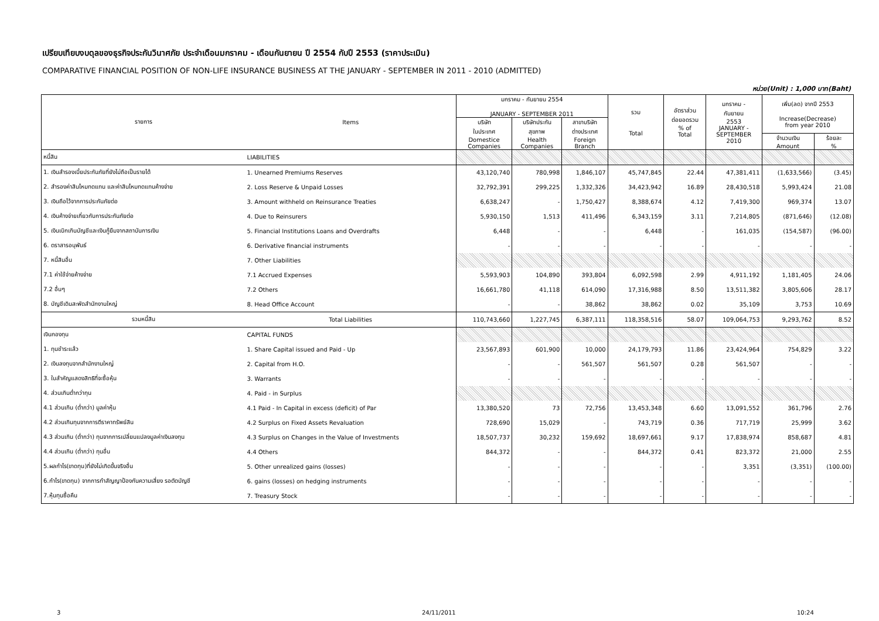เปรียบเทียบงบดุลของธุรกิจประกันวินาศภัย ประจำเดือนมกราคม - เดือนกันยายน ปี 2554 กับปี 2553 (ราคาประเมิน)
COMPARATIVE FINANCIAL POSITION OF NON-LIFE INSURANCE BUSINESS AT THE JANUARY - SEPTEMBER IN 2011 - 2010 (ADMITTED)
หน่วย(Unit) : 1,000 บาท(Baht)
| รายการ | Items | มกราคม - กันยายน 2554 JANUARY - SEPTEMBER 2011 | | | รวม Total | อัตราส่วน ต่อยอดรวม % of Total | มกราคม - กันยายน 2553 JANUARY - SEPTEMBER 2010 | เพิ่ม(ลด) จากปี 2553 Increase(Decrease) from year 2010 | |
| --- | --- | --- | --- | --- | --- | --- | --- | --- | --- |
| | | บริษัท ในประเทศ Domestice Companies | บริษัทประกัน สุขภาพ Health Companies | สาขาบริษัท ต่างประเทศ Foreign Branch | | | | | |
| | | | | | | | | จำนวนเงิน Amount | ร้อยละ % |
| หนี้สิน | LIABILITIES | | | | | | | | |
| 1. เงินสำรองเบี้ยประกันภัยที่ยังไม่ถือเป็นรายได้ | 1. Unearned Premiums Reserves | 43,120,740 | 780,998 | 1,846,107 | 45,747,845 | 22.44 | 47,381,411 | (1,633,566) | (3.45) |
| 2. สำรองค่าสินไหมทดแทน และค่าสินไหมทดแทนค้างจ่าย | 2. Loss Reserve & Unpaid Losses | 32,792,391 | 299,225 | 1,332,326 | 34,423,942 | 16.89 | 28,430,518 | 5,993,424 | 21.08 |
| 3. เงินถือไว้จากการประกันภัยต่อ | 3. Amount withheld on Reinsurance Treaties | 6,638,247 | - | 1,750,427 | 8,388,674 | 4.12 | 7,419,300 | 969,374 | 13.07 |
| 4. เงินค้างจ่ายเกี่ยวกับการประกันภัยต่อ | 4. Due to Reinsurers | 5,930,150 | 1,513 | 411,496 | 6,343,159 | 3.11 | 7,214,805 | (871,646) | (12.08) |
| 5. เงินเบิกเกินบัญชีและเงินกู้ยืมจากสถาบันการเงิน | 5. Financial Institutions Loans and Overdrafts | 6,448 | - | - | 6,448 | - | 161,035 | (154,587) | (96.00) |
| 6. ตราสารอนุพันธ์ | 6. Derivative financial instruments | - | - | - | - | - | - | - | - |
| 7. หนี้สินอื่น | 7. Other Liabilities | | | | | | | | |
| 7.1 ค่าใช้จ่ายค้างจ่าย | 7.1 Accrued Expenses | 5,593,903 | 104,890 | 393,804 | 6,092,598 | 2.99 | 4,911,192 | 1,181,405 | 24.06 |
| 7.2 อื่นๆ | 7.2 Others | 16,661,780 | 41,118 | 614,090 | 17,316,988 | 8.50 | 13,511,382 | 3,805,606 | 28.17 |
| 8. บัญชีเดินสะพัดสำนักงานใหญ่ | 8. Head Office Account | - | - | 38,862 | 38,862 | 0.02 | 35,109 | 3,753 | 10.69 |
| รวมหนี้สิน | Total Liabilities | 110,743,660 | 1,227,745 | 6,387,111 | 118,358,516 | 58.07 | 109,064,753 | 9,293,762 | 8.52 |
| เงินกองทุน | CAPITAL FUNDS | | | | | | | | |
| 1. ทุนชำระแล้ว | 1. Share Capital issued and Paid - Up | 23,567,893 | 601,900 | 10,000 | 24,179,793 | 11.86 | 23,424,964 | 754,829 | 3.22 |
| 2. เงินลงทุนจากสำนักงานใหญ่ | 2. Capital from H.O. | - | - | 561,507 | 561,507 | 0.28 | 561,507 | - | - |
| 3. ใบสำคัญแสดงสิทธิที่จะซื้อหุ้น | 3. Warrants | - | - | - | - | - | - | - | - |
| 4. ส่วนเกินต่ำกว่าทุน | 4. Paid - in Surplus | | | | | | | | |
| 4.1 ส่วนเกิน (ต่ำกว่า) มูลค่าหุ้น | 4.1 Paid - In Capital in excess (deficit) of Par | 13,380,520 | 73 | 72,756 | 13,453,348 | 6.60 | 13,091,552 | 361,796 | 2.76 |
| 4.2 ส่วนเกินทุนจากการตีราคาทรัพย์สิน | 4.2 Surplus on Fixed Assets Revaluation | 728,690 | 15,029 | - | 743,719 | 0.36 | 717,719 | 25,999 | 3.62 |
| 4.3 ส่วนเกิน (ต่ำกว่า) ทุนจากการเปลี่ยนแปลงมูลค่าเงินลงทุน | 4.3 Surplus on Changes in the Value of Investments | 18,507,737 | 30,232 | 159,692 | 18,697,661 | 9.17 | 17,838,974 | 858,687 | 4.81 |
| 4.4 ส่วนเกิน (ต่ำกว่า) ทุนอื่น | 4.4 Others | 844,372 | - | - | 844,372 | 0.41 | 823,372 | 21,000 | 2.55 |
| 5.ผลกำไร(ขาดทุน)ที่ยังไม่เกิดขึ้นจริงอื่น | 5. Other unrealized gains (losses) | - | - | - | - | - | 3,351 | (3,351) | (100.00) |
| 6.กำไร(ขาดทุน) จากการทำสัญญาป้องกันความเสี่ยง รอตัดบัญชี | 6. gains (losses) on hedging instruments | - | - | - | - | - | - | - | - |
| 7.หุ้นทุนซื้อคืน | 7. Treasury Stock | - | - | - | - | - | - | - | - |
3 24/11/2011 10:24